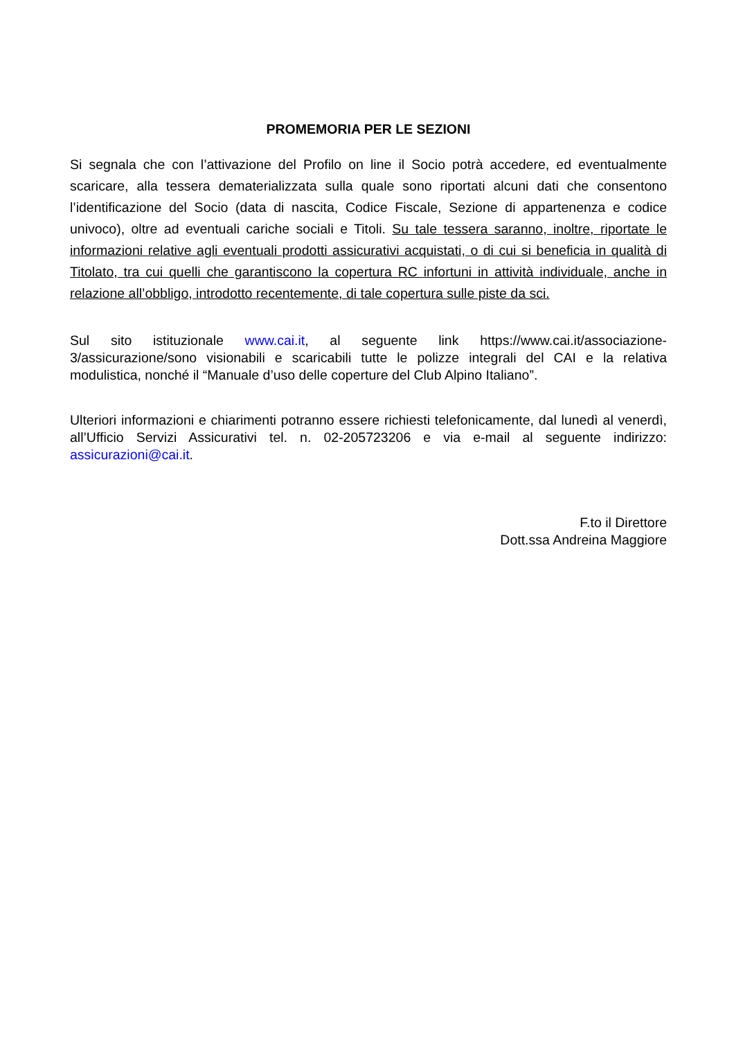PROMEMORIA PER LE SEZIONI
Si segnala che con l’attivazione del Profilo on line il Socio potrà accedere, ed eventualmente scaricare, alla tessera dematerializzata sulla quale sono riportati alcuni dati che consentono l’identificazione del Socio (data di nascita, Codice Fiscale, Sezione di appartenenza e codice univoco), oltre ad eventuali cariche sociali e Titoli. Su tale tessera saranno, inoltre, riportate le informazioni relative agli eventuali prodotti assicurativi acquistati, o di cui si beneficia in qualità di Titolato, tra cui quelli che garantiscono la copertura RC infortuni in attività individuale, anche in relazione all’obbligo, introdotto recentemente, di tale copertura sulle piste da sci.
Sul sito istituzionale www.cai.it, al seguente link https://www.cai.it/associazione-3/assicurazione/sono visionabili e scaricabili tutte le polizze integrali del CAI e la relativa modulistica, nonché il “Manuale d’uso delle coperture del Club Alpino Italiano”.
Ulteriori informazioni e chiarimenti potranno essere richiesti telefonicamente, dal lunedì al venerdì, all’Ufficio Servizi Assicurativi tel. n. 02-205723206 e via e-mail al seguente indirizzo: assicurazioni@cai.it.
F.to il Direttore
Dott.ssa Andreina Maggiore